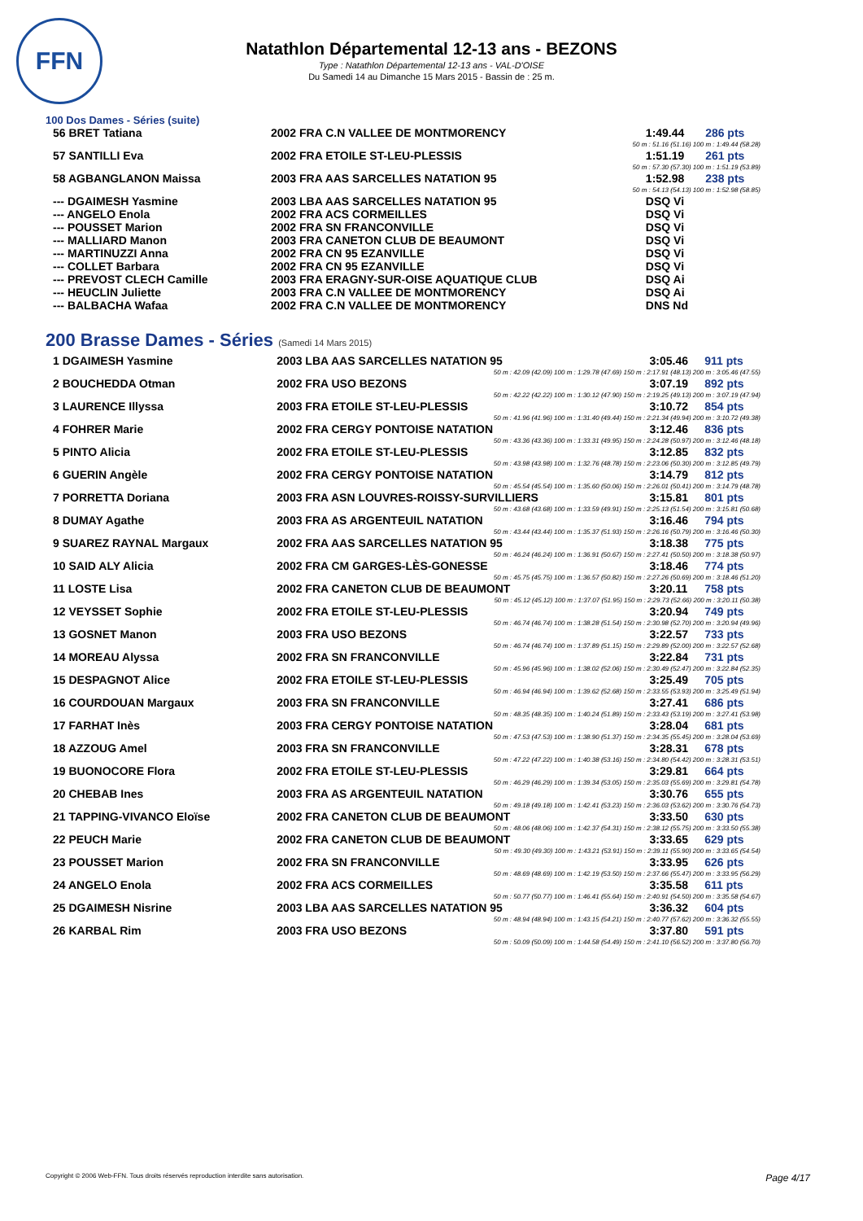FFN
Natathlon Départemental 12-13 ans - BEZONS
Type : Natathlon Départemental 12-13 ans - VAL-D'OISE
Du Samedi 14 au Dimanche 15 Mars 2015 - Bassin de : 25 m.
100 Dos Dames - Séries (suite)
| 56 BRET Tatiana | 2002 FRA C.N VALLEE DE MONTMORENCY | 1:49.44 | 286 pts |
| 50 m : 51.16 (51.16) 100 m : 1:49.44 (58.28) | | | |
| 57 SANTILLI Eva | 2002 FRA ETOILE ST-LEU-PLESSIS | 1:51.19 | 261 pts |
| 50 m : 57.30 (57.30) 100 m : 1:51.19 (53.89) | | | |
| 58 AGBANGLANON Maissa | 2003 FRA AAS SARCELLES NATATION 95 | 1:52.98 | 238 pts |
| 50 m : 54.13 (54.13) 100 m : 1:52.98 (58.85) | | | |
| --- DGAIMESH Yasmine | 2003 LBA AAS SARCELLES NATATION 95 | DSQ Vi | |
| --- ANGELO Enola | 2002 FRA ACS CORMEILLES | DSQ Vi | |
| --- POUSSET Marion | 2002 FRA SN FRANCONVILLE | DSQ Vi | |
| --- MALLIARD Manon | 2003 FRA CANETON CLUB DE BEAUMONT | DSQ Vi | |
| --- MARTINUZZI Anna | 2002 FRA CN 95 EZANVILLE | DSQ Vi | |
| --- COLLET Barbara | 2002 FRA CN 95 EZANVILLE | DSQ Vi | |
| --- PREVOST CLECH Camille | 2003 FRA ERAGNY-SUR-OISE AQUATIQUE CLUB | DSQ Ai | |
| --- HEUCLIN Juliette | 2003 FRA C.N VALLEE DE MONTMORENCY | DSQ Ai | |
| --- BALBACHA Wafaa | 2002 FRA C.N VALLEE DE MONTMORENCY | DNS Nd | |
200 Brasse Dames - Séries (Samedi 14 Mars 2015)
| 1 DGAIMESH Yasmine | 2003 LBA AAS SARCELLES NATATION 95 | 3:05.46 | 911 pts |
| 50 m : 42.09 (42.09) 100 m : 1:29.78 (47.69) 150 m : 2:17.91 (48.13) 200 m : 3:05.46 (47.55) | | | |
| 2 BOUCHEDDA Otman | 2002 FRA USO BEZONS | 3:07.19 | 892 pts |
| 50 m : 42.22 (42.22) 100 m : 1:30.12 (47.90) 150 m : 2:19.25 (49.13) 200 m : 3:07.19 (47.94) | | | |
| 3 LAURENCE Illyssa | 2003 FRA ETOILE ST-LEU-PLESSIS | 3:10.72 | 854 pts |
| 50 m : 41.96 (41.96) 100 m : 1:31.40 (49.44) 150 m : 2:21.34 (49.94) 200 m : 3:10.72 (49.38) | | | |
| 4 FOHRER Marie | 2002 FRA CERGY PONTOISE NATATION | 3:12.46 | 836 pts |
| 50 m : 43.36 (43.36) 100 m : 1:33.31 (49.95) 150 m : 2:24.28 (50.97) 200 m : 3:12.46 (48.18) | | | |
| 5 PINTO Alicia | 2002 FRA ETOILE ST-LEU-PLESSIS | 3:12.85 | 832 pts |
| 50 m : 43.98 (43.98) 100 m : 1:32.76 (48.78) 150 m : 2:23.06 (50.30) 200 m : 3:12.85 (49.79) | | | |
| 6 GUERIN Angèle | 2002 FRA CERGY PONTOISE NATATION | 3:14.79 | 812 pts |
| 50 m : 45.54 (45.54) 100 m : 1:35.60 (50.06) 150 m : 2:26.01 (50.41) 200 m : 3:14.79 (48.78) | | | |
| 7 PORRETTA Doriana | 2003 FRA ASN LOUVRES-ROISSY-SURVILLIERS | 3:15.81 | 801 pts |
| 50 m : 43.68 (43.68) 100 m : 1:33.59 (49.91) 150 m : 2:25.13 (51.54) 200 m : 3:15.81 (50.68) | | | |
| 8 DUMAY Agathe | 2003 FRA AS ARGENTEUIL NATATION | 3:16.46 | 794 pts |
| 50 m : 43.44 (43.44) 100 m : 1:35.37 (51.93) 150 m : 2:26.16 (50.79) 200 m : 3:16.46 (50.30) | | | |
| 9 SUAREZ RAYNAL Margaux | 2002 FRA AAS SARCELLES NATATION 95 | 3:18.38 | 775 pts |
| 50 m : 46.24 (46.24) 100 m : 1:36.91 (50.67) 150 m : 2:27.41 (50.50) 200 m : 3:18.38 (50.97) | | | |
| 10 SAID ALY Alicia | 2002 FRA CM GARGES-LÈS-GONESSE | 3:18.46 | 774 pts |
| 50 m : 45.75 (45.75) 100 m : 1:36.57 (50.82) 150 m : 2:27.26 (50.69) 200 m : 3:18.46 (51.20) | | | |
| 11 LOSTE Lisa | 2002 FRA CANETON CLUB DE BEAUMONT | 3:20.11 | 758 pts |
| 50 m : 45.12 (45.12) 100 m : 1:37.07 (51.95) 150 m : 2:29.73 (52.66) 200 m : 3:20.11 (50.38) | | | |
| 12 VEYSSET Sophie | 2002 FRA ETOILE ST-LEU-PLESSIS | 3:20.94 | 749 pts |
| 50 m : 46.74 (46.74) 100 m : 1:38.28 (51.54) 150 m : 2:30.98 (52.70) 200 m : 3:20.94 (49.96) | | | |
| 13 GOSNET Manon | 2003 FRA USO BEZONS | 3:22.57 | 733 pts |
| 50 m : 46.74 (46.74) 100 m : 1:37.89 (51.15) 150 m : 2:29.89 (52.00) 200 m : 3:22.57 (52.68) | | | |
| 14 MOREAU Alyssa | 2002 FRA SN FRANCONVILLE | 3:22.84 | 731 pts |
| 50 m : 45.96 (45.96) 100 m : 1:38.02 (52.06) 150 m : 2:30.49 (52.47) 200 m : 3:22.84 (52.35) | | | |
| 15 DESPAGNOT Alice | 2002 FRA ETOILE ST-LEU-PLESSIS | 3:25.49 | 705 pts |
| 50 m : 46.94 (46.94) 100 m : 1:39.62 (52.68) 150 m : 2:33.55 (53.93) 200 m : 3:25.49 (51.94) | | | |
| 16 COURDOUAN Margaux | 2003 FRA SN FRANCONVILLE | 3:27.41 | 686 pts |
| 50 m : 48.35 (48.35) 100 m : 1:40.24 (51.89) 150 m : 2:33.43 (53.19) 200 m : 3:27.41 (53.98) | | | |
| 17 FARHAT Inès | 2003 FRA CERGY PONTOISE NATATION | 3:28.04 | 681 pts |
| 50 m : 47.53 (47.53) 100 m : 1:38.90 (51.37) 150 m : 2:34.35 (55.45) 200 m : 3:28.04 (53.69) | | | |
| 18 AZZOUG Amel | 2003 FRA SN FRANCONVILLE | 3:28.31 | 678 pts |
| 50 m : 47.22 (47.22) 100 m : 1:40.38 (53.16) 150 m : 2:34.80 (54.42) 200 m : 3:28.31 (53.51) | | | |
| 19 BUONOCORE Flora | 2002 FRA ETOILE ST-LEU-PLESSIS | 3:29.81 | 664 pts |
| 50 m : 46.29 (46.29) 100 m : 1:39.34 (53.05) 150 m : 2:35.03 (55.69) 200 m : 3:29.81 (54.78) | | | |
| 20 CHEBAB Ines | 2003 FRA AS ARGENTEUIL NATATION | 3:30.76 | 655 pts |
| 50 m : 49.18 (49.18) 100 m : 1:42.41 (53.23) 150 m : 2:36.03 (53.62) 200 m : 3:30.76 (54.73) | | | |
| 21 TAPPING-VIVANCO Eloïse | 2002 FRA CANETON CLUB DE BEAUMONT | 3:33.50 | 630 pts |
| 50 m : 48.06 (48.06) 100 m : 1:42.37 (54.31) 150 m : 2:38.12 (55.75) 200 m : 3:33.50 (55.38) | | | |
| 22 PEUCH Marie | 2002 FRA CANETON CLUB DE BEAUMONT | 3:33.65 | 629 pts |
| 50 m : 49.30 (49.30) 100 m : 1:43.21 (53.91) 150 m : 2:39.11 (55.90) 200 m : 3:33.65 (54.54) | | | |
| 23 POUSSET Marion | 2002 FRA SN FRANCONVILLE | 3:33.95 | 626 pts |
| 50 m : 48.69 (48.69) 100 m : 1:42.19 (53.50) 150 m : 2:37.66 (55.47) 200 m : 3:33.95 (56.29) | | | |
| 24 ANGELO Enola | 2002 FRA ACS CORMEILLES | 3:35.58 | 611 pts |
| 50 m : 50.77 (50.77) 100 m : 1:46.41 (55.64) 150 m : 2:40.91 (54.50) 200 m : 3:35.58 (54.67) | | | |
| 25 DGAIMESH Nisrine | 2003 LBA AAS SARCELLES NATATION 95 | 3:36.32 | 604 pts |
| 50 m : 48.94 (48.94) 100 m : 1:43.15 (54.21) 150 m : 2:40.77 (57.62) 200 m : 3:36.32 (55.55) | | | |
| 26 KARBAL Rim | 2003 FRA USO BEZONS | 3:37.80 | 591 pts |
| 50 m : 50.09 (50.09) 100 m : 1:44.58 (54.49) 150 m : 2:41.10 (56.52) 200 m : 3:37.80 (56.70) | | | |
Copyright © 2006 Web-FFN. Tous droits réservés reproduction interdite sans autorisation. Page 4/17